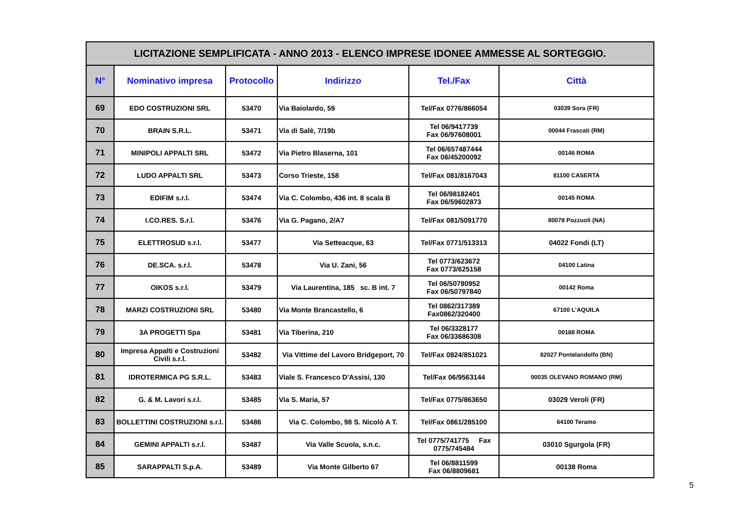| LICITAZIONE SEMPLIFICATA - ANNO 2013 - ELENCO IMPRESE IDONEE AMMESSE AL SORTEGGIO. | | | | | |
| --- | --- | --- | --- | --- | --- |
| N° | Nominativo impresa | Protocollo | Indirizzo | Tel./Fax | Città |
| 69 | EDO COSTRUZIONI SRL | 53470 | Via Baiolardo, 59 | Tel/Fax 0776/866054 | 03039 Sora (FR) |
| 70 | BRAIN S.R.L. | 53471 | Via di Salè, 7/19b | Tel 06/9417739 Fax 06/97608001 | 00044 Frascati (RM) |
| 71 | MINIPOLI APPALTI SRL | 53472 | Via Pietro Blaserna, 101 | Tel 06/657487444 Fax 06/45200092 | 00146 ROMA |
| 72 | LUDO APPALTI SRL | 53473 | Corso Trieste, 158 | Tel/Fax 081/8167043 | 81100 CASERTA |
| 73 | EDIFIM s.r.l. | 53474 | Via C. Colombo, 436 int. 8 scala B | Tel 06/98182401 Fax 06/59602873 | 00145 ROMA |
| 74 | I.CO.RES. S.r.l. | 53476 | Via G. Pagano, 2/A7 | Tel/Fax 081/5091770 | 80078 Pozzuoli (NA) |
| 75 | ELETTROSUD s.r.l. | 53477 | Via Setteacque, 63 | Tel/Fax 0771/513313 | 04022 Fondi (LT) |
| 76 | DE.SCA. s.r.l. | 53478 | Via U. Zani, 56 | Tel 0773/623672 Fax 0773/625158 | 04100 Latina |
| 77 | OIKOS s.r.l. | 53479 | Via Laurentina, 185 sc. B int. 7 | Tel 06/50780952 Fax 06/50797840 | 00142 Roma |
| 78 | MARZI COSTRUZIONI SRL | 53480 | Via Monte Brancastello, 6 | Tel 0862/317389 Fax0862/320400 | 67100 L'AQUILA |
| 79 | 3A PROGETTI Spa | 53481 | Via Tiberina, 210 | Tel 06/3328177 Fax 06/33686308 | 00188 ROMA |
| 80 | Impresa Appalti e Costruzioni Civili s.r.l. | 53482 | Via Vittime del Lavoro Bridgeport, 70 | Tel/Fax 0824/851021 | 82027 Pontelandolfo (BN) |
| 81 | IDROTERMICA PG S.R.L. | 53483 | Viale S. Francesco D'Assisi, 130 | Tel/Fax 06/9563144 | 00035 OLEVANO ROMANO (RM) |
| 82 | G. & M. Lavori s.r.l. | 53485 | Via S. Maria, 57 | Tel/Fax 0775/863650 | 03029 Veroli (FR) |
| 83 | BOLLETTINI COSTRUZIONI s.r.l. | 53486 | Via C. Colombo, 98 S. Nicolò A T. | Tel/Fax 0861/285100 | 64100 Teramo |
| 84 | GEMINI APPALTI s.r.l. | 53487 | Via Valle Scuola, s.n.c. | Tel 0775/741775 Fax 0775/745484 | 03010 Sgurgola (FR) |
| 85 | SARAPPALTI S.p.A. | 53489 | Via Monte Gilberto 67 | Tel 06/8811599 Fax 06/8809681 | 00138 Roma |
5